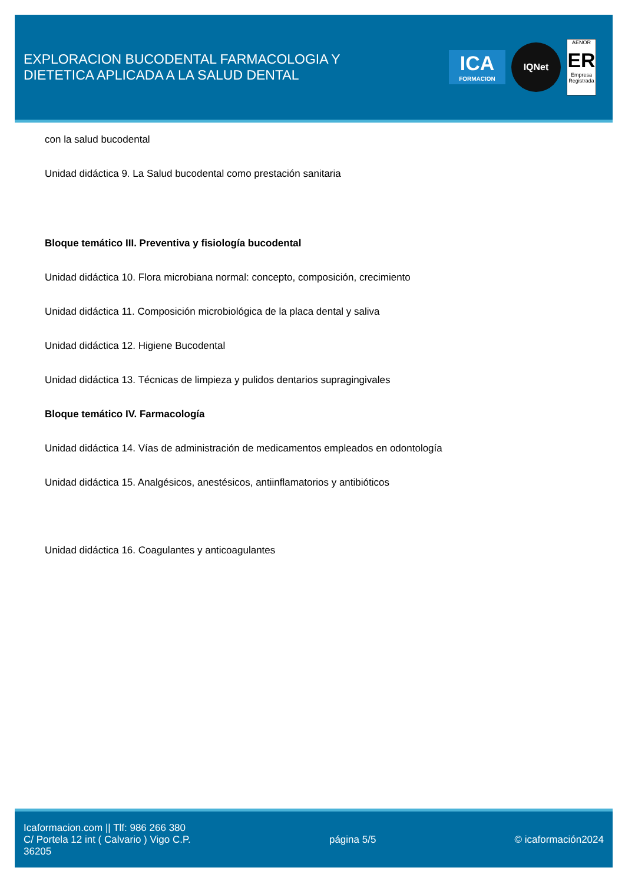EXPLORACION BUCODENTAL FARMACOLOGIA Y
DIETETICA APLICADA A LA SALUD DENTAL
ICA
FORMACION
IQNet
AENOR
ER
Empresa Registrada
con la salud bucodental
Unidad didáctica 9. La Salud bucodental como prestación sanitaria
Bloque temático III. Preventiva y fisiología bucodental
Unidad didáctica 10. Flora microbiana normal: concepto, composición, crecimiento
Unidad didáctica 11. Composición microbiológica de la placa dental y saliva
Unidad didáctica 12. Higiene Bucodental
Unidad didáctica 13. Técnicas de limpieza y pulidos dentarios supragingivales
Bloque temático IV. Farmacología
Unidad didáctica 14. Vías de administración de medicamentos empleados en odontología
Unidad didáctica 15. Analgésicos, anestésicos, antiinflamatorios y antibióticos
Unidad didáctica 16. Coagulantes y anticoagulantes
Icaformacion.com || Tlf: 986 266 380
C/ Portela 12 int ( Calvario ) Vigo C.P.
36205
página 5/5 © icaformación2024